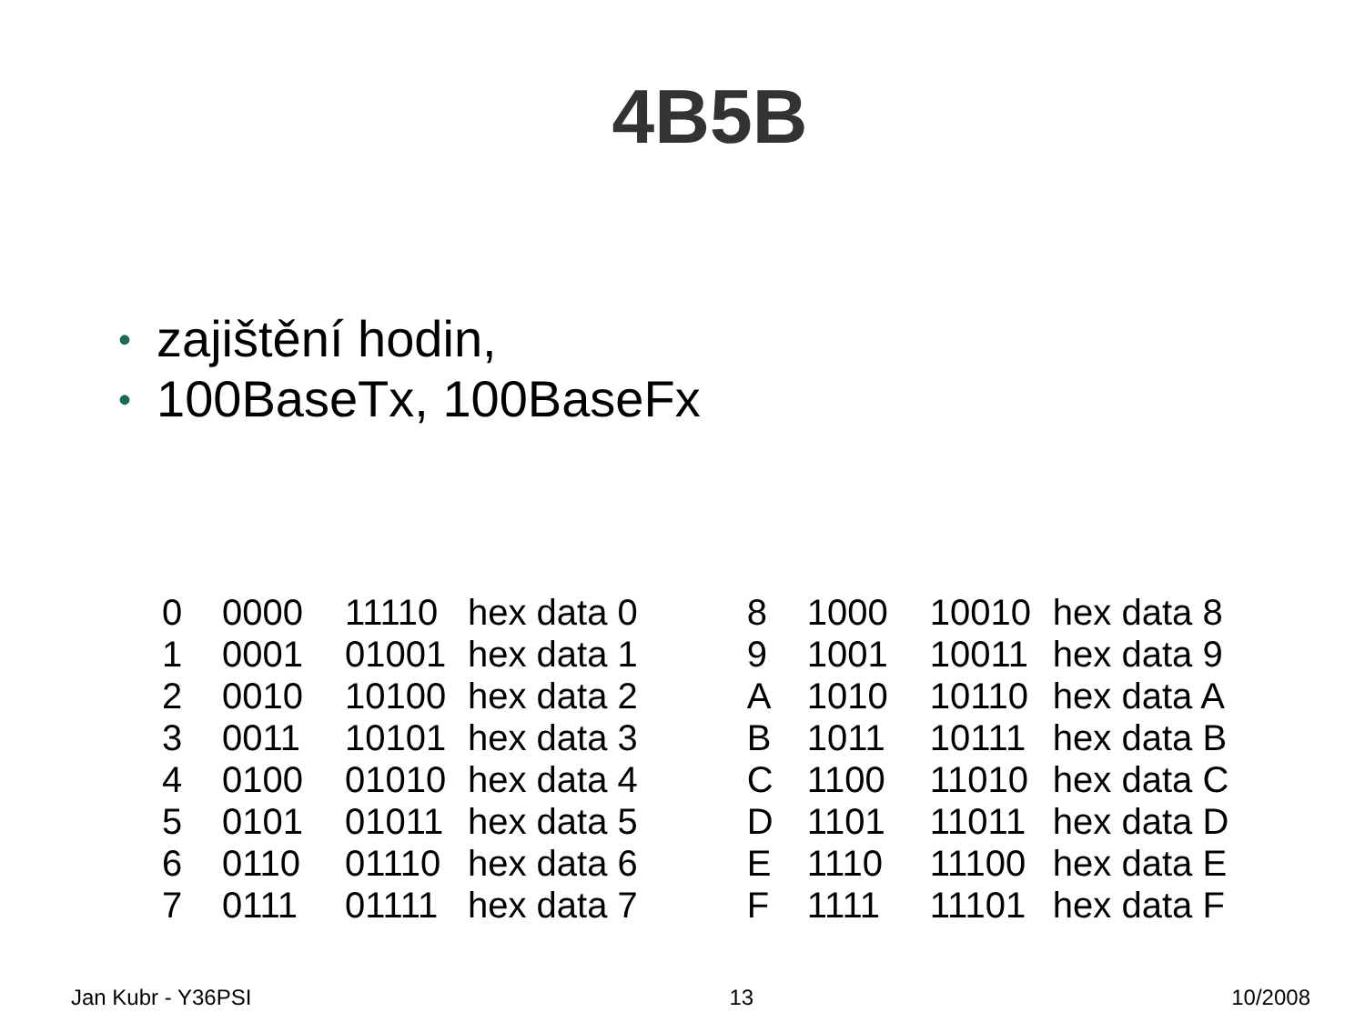4B5B
• zajištění hodin,
• 100BaseTx, 100BaseFx
| 0 | 0000 | 11110 | hex data 0 |
| 1 | 0001 | 01001 | hex data 1 |
| 2 | 0010 | 10100 | hex data 2 |
| 3 | 0011 | 10101 | hex data 3 |
| 4 | 0100 | 01010 | hex data 4 |
| 5 | 0101 | 01011 | hex data 5 |
| 6 | 0110 | 01110 | hex data 6 |
| 7 | 0111 | 01111 | hex data 7 |
| 8 | 1000 | 10010 | hex data 8 |
| 9 | 1001 | 10011 | hex data 9 |
| A | 1010 | 10110 | hex data A |
| B | 1011 | 10111 | hex data B |
| C | 1100 | 11010 | hex data C |
| D | 1101 | 11011 | hex data D |
| E | 1110 | 11100 | hex data E |
| F | 1111 | 11101 | hex data F |
Jan Kubr - Y36PSI 13 10/2008